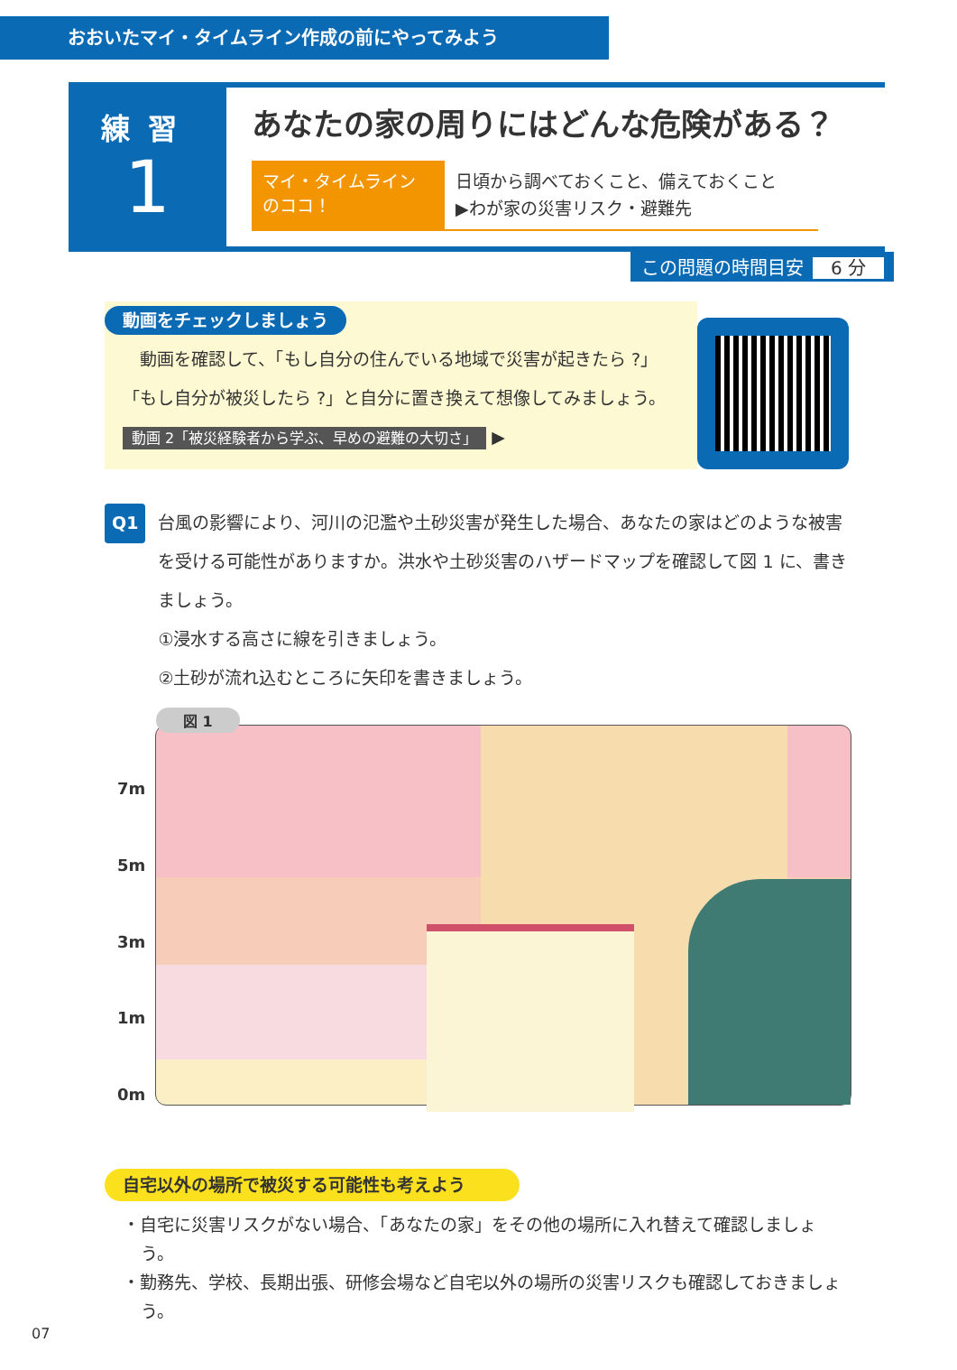おおいたマイ・タイムライン作成の前にやってみよう
練習
1
あなたの家の周りにはどんな危険がある？
マイ・タイムライン
のココ！
日頃から調べておくこと、備えておくこと
▶わが家の災害リスク・避難先
この問題の時間目安 6 分
動画をチェックしましょう
　動画を確認して、「もし自分の住んでいる地域で災害が起きたら ?」「もし自分が被災したら ?」と自分に置き換えて想像してみましょう。 動画 2「被災経験者から学ぶ、早めの避難の大切さ」 ▶
Q1
台風の影響により、河川の氾濫や土砂災害が発生した場合、あなたの家はどのような被害を受ける可能性がありますか。洪水や土砂災害のハザードマップを確認して図 1 に、書きましょう。
①浸水する高さに線を引きましょう。
②土砂が流れ込むところに矢印を書きましょう。
7m
5m
3m
1m
0m
図 1
自宅以外の場所で被災する可能性も考えよう
・自宅に災害リスクがない場合、「あなたの家」をその他の場所に入れ替えて確認しましょう。
・勤務先、学校、長期出張、研修会場など自宅以外の場所の災害リスクも確認しておきましょう。
07